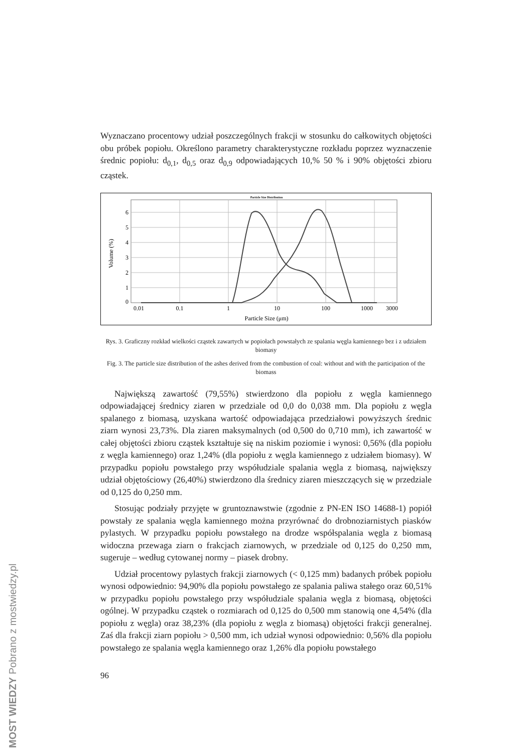Wyznaczano procentowy udział poszczególnych frakcji w stosunku do całkowitych objętości obu próbek popiołu. Określono parametry charakterystyczne rozkładu poprzez wyznaczenie średnic popiołu: d<sub>0,1</sub>, d<sub>0,5</sub> oraz d<sub>0,9</sub> odpowiadających 10,% 50 % i 90% objętości zbioru cząstek.
Particle Size Distribution
6
5
4
3
2
1
0
0.01
0.1
1
10
100
1000
3000
Particle Size (μm)
Volume (%)
Rys. 3. Graficzny rozkład wielkości cząstek zawartych w popiołach powstałych ze spalania węgla kamiennego bez i z udziałem biomasy
Fig. 3. The particle size distribution of the ashes derived from the combustion of coal: without and with the participation of the biomass
Największą zawartość (79,55%) stwierdzono dla popiołu z węgla kamiennego odpowiadającej średnicy ziaren w przedziale od 0,0 do 0,038 mm. Dla popiołu z węgla spalanego z biomasą, uzyskana wartość odpowiadająca przedziałowi powyższych średnic ziarn wynosi 23,73%. Dla ziaren maksymalnych (od 0,500 do 0,710 mm), ich zawartość w całej objętości zbioru cząstek kształtuje się na niskim poziomie i wynosi: 0,56% (dla popiołu z węgla kamiennego) oraz 1,24% (dla popiołu z węgla kamiennego z udziałem biomasy). W przypadku popiołu powstałego przy współudziale spalania węgla z biomasą, największy udział objętościowy (26,40%) stwierdzono dla średnicy ziaren mieszczących się w przedziale od 0,125 do 0,250 mm.
Stosując podziały przyjęte w gruntoznawstwie (zgodnie z PN-EN ISO 14688-1) popiół powstały ze spalania węgla kamiennego można przyrównać do drobnoziarnistych piasków pylastych. W przypadku popiołu powstałego na drodze współspalania węgla z biomasą widoczna przewaga ziarn o frakcjach ziarnowych, w przedziale od 0,125 do 0,250 mm, sugeruje – według cytowanej normy – piasek drobny.
Udział procentowy pylastych frakcji ziarnowych (< 0,125 mm) badanych próbek popiołu wynosi odpowiednio: 94,90% dla popiołu powstałego ze spalania paliwa stałego oraz 60,51% w przypadku popiołu powstałego przy współudziale spalania węgla z biomasą, objętości ogólnej. W przypadku cząstek o rozmiarach od 0,125 do 0,500 mm stanowią one 4,54% (dla popiołu z węgla) oraz 38,23% (dla popiołu z węgla z biomasą) objętości frakcji generalnej. Zaś dla frakcji ziarn popiołu > 0,500 mm, ich udział wynosi odpowiednio: 0,56% dla popiołu powstałego ze spalania węgla kamiennego oraz 1,26% dla popiołu powstałego
96
MOST WIEDZY Pobrano z mostwiedzy.pl